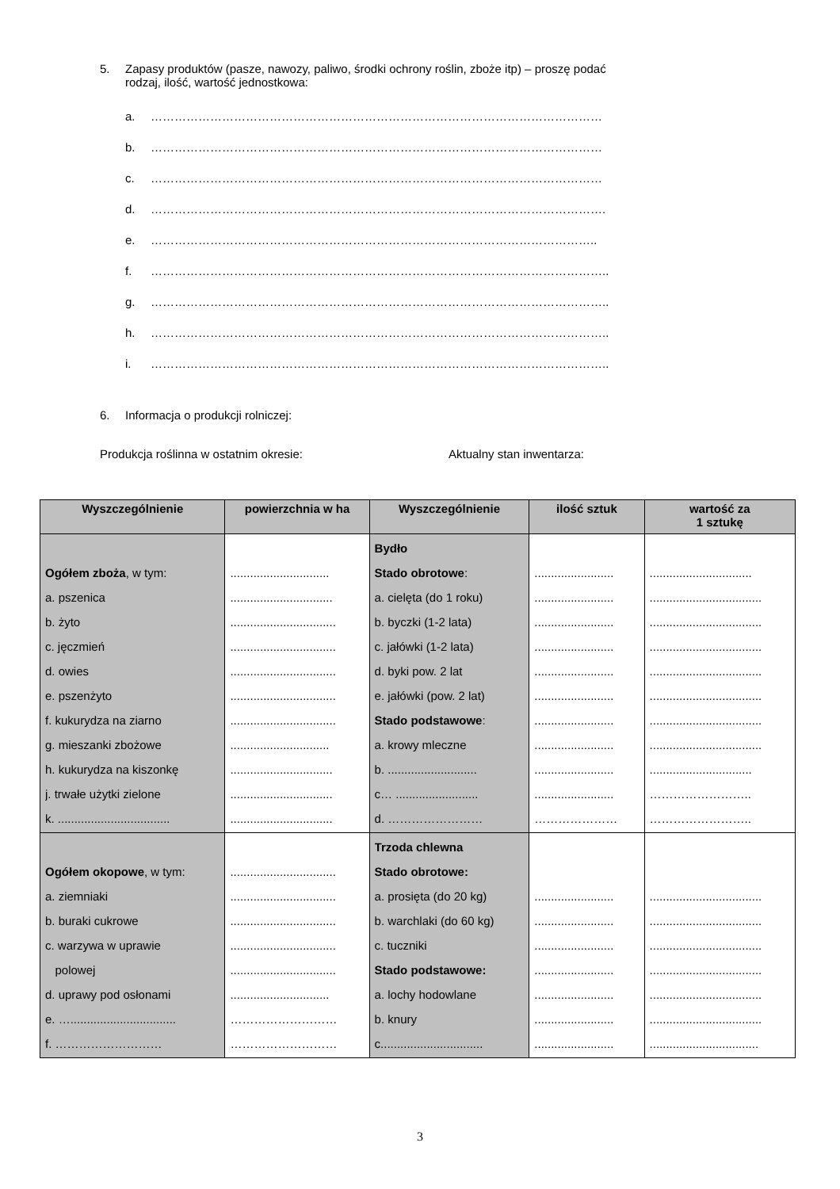5. Zapasy produktów (pasze, nawozy, paliwo, środki ochrony roślin, zboże itp) – proszę podać
rodzaj, ilość, wartość jednostkowa:
a. ……………………………………………………………………………………………………
b. ……………………………………………………………………………………………………
c. ……………………………………………………………………………………………………
d. …………………………………………………………………………………………………….
e. …………………………………………………………………………………………………..
f. ……………………………………………………………………………………………………..
g. ……………………………………………………………………………………………………..
h. ……………………………………………………………………………………………………..
i. ……………………………………………………………………………………………………..
6. Informacja o produkcji rolniczej:
Produkcja roślinna w ostatnim okresie: Aktualny stan inwentarza:
| Wyszczególnienie | powierzchnia w ha | Wyszczególnienie | ilość sztuk | wartość za 1 sztukę |
| --- | --- | --- | --- | --- |
| Ogółem zboża , w tym: a. pszenica b. żyto c. jęczmień d. owies e. pszenżyto f. kukurydza na ziarno g. mieszanki zbożowe h. kukurydza na kiszonkę j. trwałe użytki zielone k. .................................. | .............................. ............................... ................................ ................................ ................................ ................................ ................................ .............................. ............................... ............................... ............................... | Bydło Stado obrotowe : a. cielęta (do 1 roku) b. byczki (1-2 lata) c. jałówki (1-2 lata) d. byki pow. 2 lat e. jałówki (pow. 2 lat) Stado podstawowe : a. krowy mleczne b. ........................... c… ......................... d. …………………… | ........................ ........................ ........................ ........................ ........................ ........................ ........................ ........................ ........................ ........................ ………………… | ............................... .................................. .................................. .................................. .................................. .................................. .................................. .................................. ............................... …………………….. …………………….. |
| Ogółem okopowe , w tym: a. ziemniaki b. buraki cukrowe c. warzywa w uprawie polowej d. uprawy pod osłonami e. …................................ f. ……………………… | ................................ ................................ ................................ ................................ ................................ .............................. ……………………… ……………………… | Trzoda chlewna Stado obrotowe: a. prosięta (do 20 kg) b. warchlaki (do 60 kg) c. tuczniki Stado podstawowe: a. lochy hodowlane b. knury c............................... | ........................ ........................ ........................ ........................ ........................ ........................ ........................ | .................................. .................................. .................................. .................................. .................................. .................................. ................................. |
3